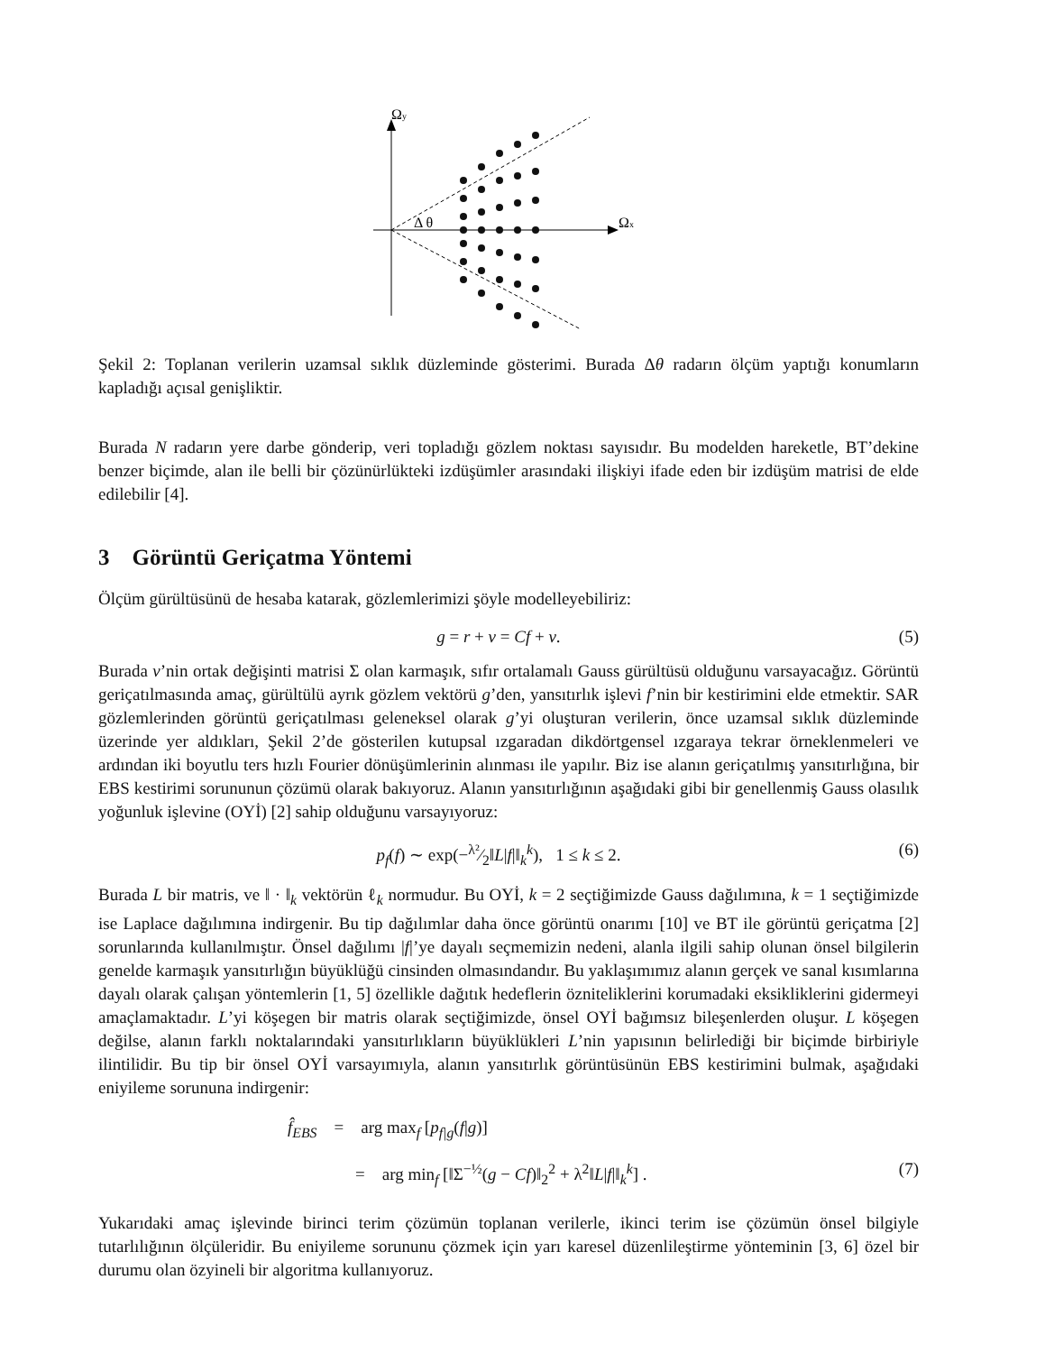Ωy
Ωx
Δ θ
Şekil 2: Toplanan verilerin uzamsal sıklık düzleminde gösterimi. Burada Δθ radarın ölçüm yaptığı konumların kapladığı açısal genişliktir.
Burada N radarın yere darbe gönderip, veri topladığı gözlem noktası sayısıdır. Bu modelden hareketle, BT’dekine benzer biçimde, alan ile belli bir çözünürlükteki izdüşümler arasındaki ilişkiyi ifade eden bir izdüşüm matrisi de elde edilebilir [4].
3 Görüntü Geriçatma Yöntemi
Ölçüm gürültüsünü de hesaba katarak, gözlemlerimizi şöyle modelleyebiliriz:
g = r + v = Cf + v. (5)
Burada v’nin ortak değişinti matrisi Σ olan karmaşık, sıfır ortalamalı Gauss gürültüsü olduğunu varsayacağız. Görüntü geriçatılmasında amaç, gürültülü ayrık gözlem vektörü g’den, yansıtırlık işlevi f’nin bir kestirimini elde etmektir. SAR gözlemlerinden görüntü geriçatılması geleneksel olarak g’yi oluşturan verilerin, önce uzamsal sıklık düzleminde üzerinde yer aldıkları, Şekil 2’de gösterilen kutupsal ızgaradan dikdörtgensel ızgaraya tekrar örneklenmeleri ve ardından iki boyutlu ters hızlı Fourier dönüşümlerinin alınması ile yapılır. Biz ise alanın geriçatılmış yansıtırlığına, bir EBS kestirimi sorununun çözümü olarak bakıyoruz. Alanın yansıtırlığının aşağıdaki gibi bir genellenmiş Gauss olasılık yoğunluk işlevine (OYİ) [2] sahip olduğunu varsayıyoruz:
p<sub>f</sub>(f) ∼ exp(−λ²⁄2‖L|f|‖<sub>k</sub><sup>k</sup>), 1 ≤ k ≤ 2. (6)
Burada L bir matris, ve ‖ · ‖<sub>k</sub> vektörün ℓ<sub>k</sub> normudur. Bu OYİ, k = 2 seçtiğimizde Gauss dağılımına, k = 1 seçtiğimizde ise Laplace dağılımına indirgenir. Bu tip dağılımlar daha önce görüntü onarımı [10] ve BT ile görüntü geriçatma [2] sorunlarında kullanılmıştır. Önsel dağılımı |f|’ye dayalı seçmemizin nedeni, alanla ilgili sahip olunan önsel bilgilerin genelde karmaşık yansıtırlığın büyüklüğü cinsinden olmasındandır. Bu yaklaşımımız alanın gerçek ve sanal kısımlarına dayalı olarak çalışan yöntemlerin [1, 5] özellikle dağıtık hedeflerin özniteliklerini korumadaki eksikliklerini gidermeyi amaçlamaktadır. L’yi köşegen bir matris olarak seçtiğimizde, önsel OYİ bağımsız bileşenlerden oluşur. L köşegen değilse, alanın farklı noktalarındaki yansıtırlıkların büyüklükleri L’nin yapısının belirlediği bir biçimde birbiriyle ilintilidir. Bu tip bir önsel OYİ varsayımıyla, alanın yansıtırlık görüntüsünün EBS kestirimini bulmak, aşağıdaki eniyileme sorununa indirgenir:
f̂<sub>EBS</sub> = arg max<sub>f</sub> [p<sub>f|g</sub>(f|g)]
= arg min<sub>f</sub> [‖Σ<sup>−½</sup>(g − Cf)‖<sub>2</sub><sup>2</sup> + λ<sup>2</sup>‖L|f|‖<sub>k</sub><sup>k</sup>] . (7)
Yukarıdaki amaç işlevinde birinci terim çözümün toplanan verilerle, ikinci terim ise çözümün önsel bilgiyle tutarlılığının ölçüleridir. Bu eniyileme sorununu çözmek için yarı karesel düzenlileştirme yönteminin [3, 6] özel bir durumu olan özyineli bir algoritma kullanıyoruz.